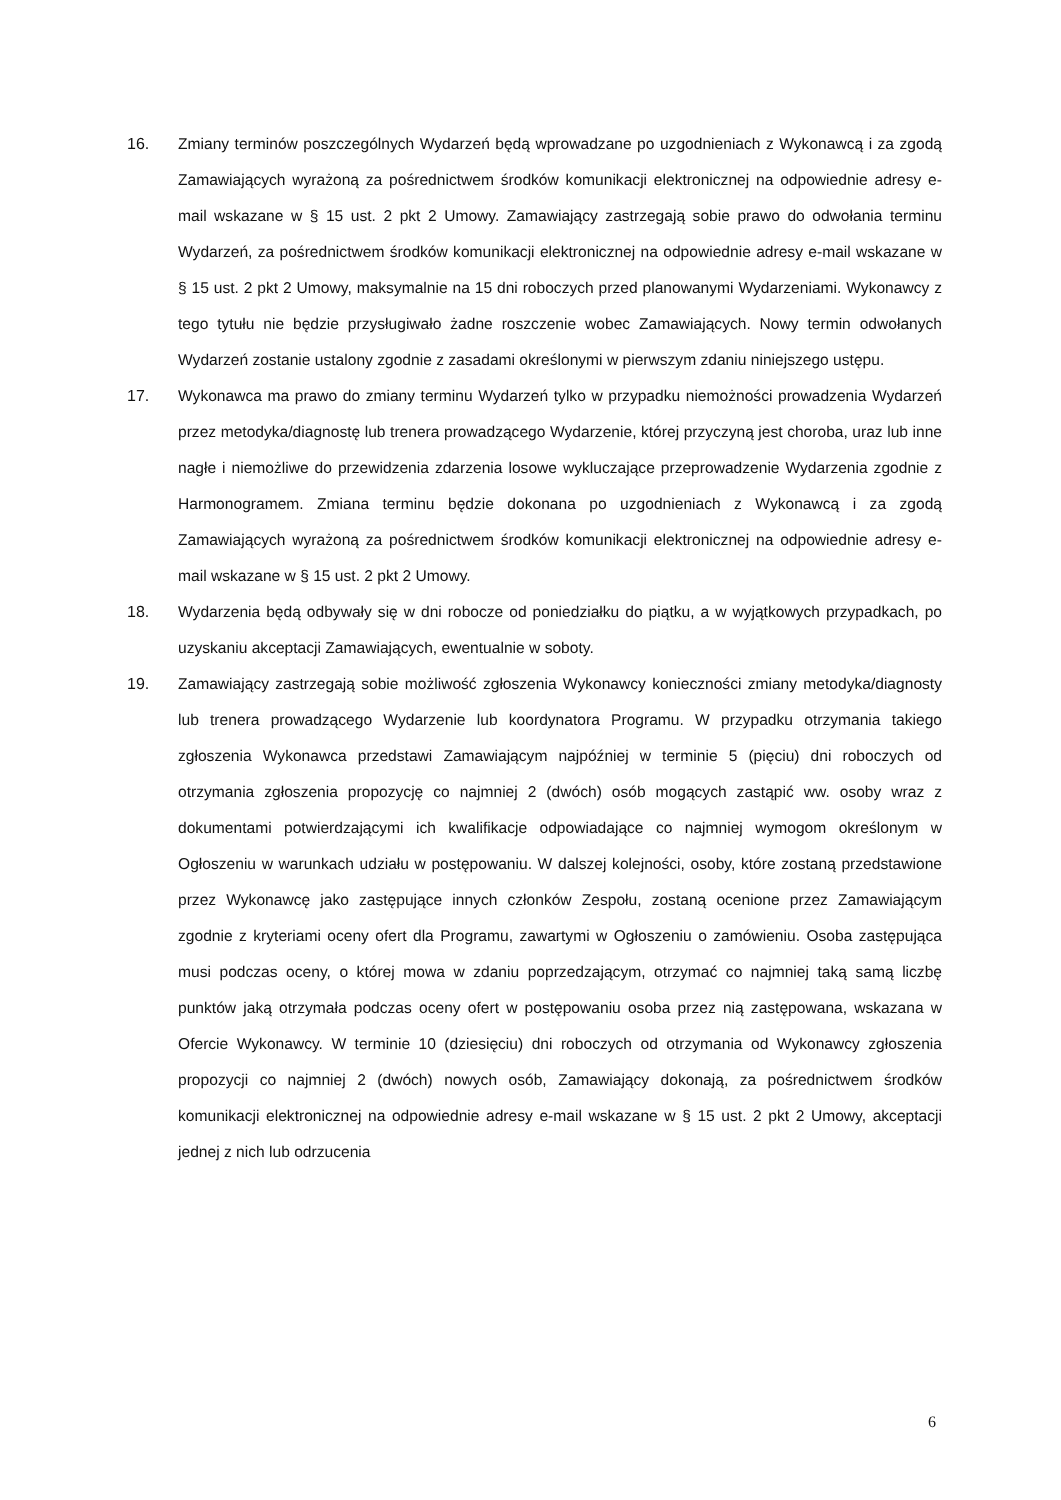16. Zmiany terminów poszczególnych Wydarzeń będą wprowadzane po uzgodnieniach z Wykonawcą i za zgodą Zamawiających wyrażoną za pośrednictwem środków komunikacji elektronicznej na odpowiednie adresy e-mail wskazane w § 15 ust. 2 pkt 2 Umowy. Zamawiający zastrzegają sobie prawo do odwołania terminu Wydarzeń, za pośrednictwem środków komunikacji elektronicznej na odpowiednie adresy e-mail wskazane w § 15 ust. 2 pkt 2 Umowy, maksymalnie na 15 dni roboczych przed planowanymi Wydarzeniami. Wykonawcy z tego tytułu nie będzie przysługiwało żadne roszczenie wobec Zamawiających. Nowy termin odwołanych Wydarzeń zostanie ustalony zgodnie z zasadami określonymi w pierwszym zdaniu niniejszego ustępu.
17. Wykonawca ma prawo do zmiany terminu Wydarzeń tylko w przypadku niemożności prowadzenia Wydarzeń przez metodyka/diagnostę lub trenera prowadzącego Wydarzenie, której przyczyną jest choroba, uraz lub inne nagłe i niemożliwe do przewidzenia zdarzenia losowe wykluczające przeprowadzenie Wydarzenia zgodnie z Harmonogramem. Zmiana terminu będzie dokonana po uzgodnieniach z Wykonawcą i za zgodą Zamawiających wyrażoną za pośrednictwem środków komunikacji elektronicznej na odpowiednie adresy e-mail wskazane w § 15 ust. 2 pkt 2 Umowy.
18. Wydarzenia będą odbywały się w dni robocze od poniedziałku do piątku, a w wyjątkowych przypadkach, po uzyskaniu akceptacji Zamawiających, ewentualnie w soboty.
19. Zamawiający zastrzegają sobie możliwość zgłoszenia Wykonawcy konieczności zmiany metodyka/diagnosty lub trenera prowadzącego Wydarzenie lub koordynatora Programu. W przypadku otrzymania takiego zgłoszenia Wykonawca przedstawi Zamawiającym najpóźniej w terminie 5 (pięciu) dni roboczych od otrzymania zgłoszenia propozycję co najmniej 2 (dwóch) osób mogących zastąpić ww. osoby wraz z dokumentami potwierdzającymi ich kwalifikacje odpowiadające co najmniej wymogom określonym w Ogłoszeniu w warunkach udziału w postępowaniu. W dalszej kolejności, osoby, które zostaną przedstawione przez Wykonawcę jako zastępujące innych członków Zespołu, zostaną ocenione przez Zamawiającym zgodnie z kryteriami oceny ofert dla Programu, zawartymi w Ogłoszeniu o zamówieniu. Osoba zastępująca musi podczas oceny, o której mowa w zdaniu poprzedzającym, otrzymać co najmniej taką samą liczbę punktów jaką otrzymała podczas oceny ofert w postępowaniu osoba przez nią zastępowana, wskazana w Ofercie Wykonawcy. W terminie 10 (dziesięciu) dni roboczych od otrzymania od Wykonawcy zgłoszenia propozycji co najmniej 2 (dwóch) nowych osób, Zamawiający dokonają, za pośrednictwem środków komunikacji elektronicznej na odpowiednie adresy e-mail wskazane w § 15 ust. 2 pkt 2 Umowy, akceptacji jednej z nich lub odrzucenia
6